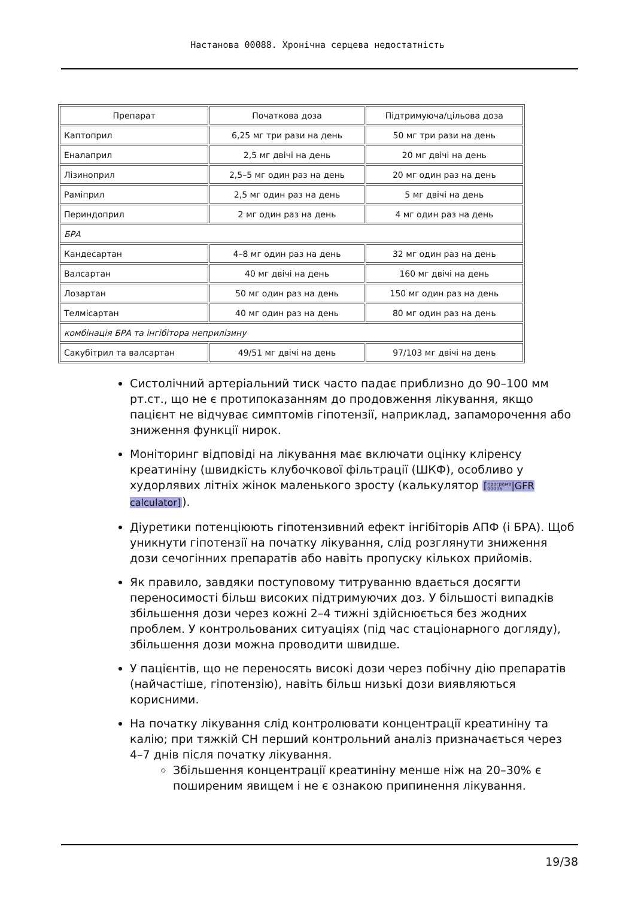Настанова 00088. Хронічна серцева недостатність
| Препарат | Початкова доза | Підтримуюча/цільова доза |
| --- | --- | --- |
| Каптоприл | 6,25 мг три рази на день | 50 мг три рази на день |
| Еналаприл | 2,5 мг двічі на день | 20 мг двічі на день |
| Лізиноприл | 2,5–5 мг один раз на день | 20 мг один раз на день |
| Раміприл | 2,5 мг один раз на день | 5 мг двічі на день |
| Периндоприл | 2 мг один раз на день | 4 мг один раз на день |
| БРА | | |
| Кандесартан | 4–8 мг один раз на день | 32 мг один раз на день |
| Валсартан | 40 мг двічі на день | 160 мг двічі на день |
| Лозартан | 50 мг один раз на день | 150 мг один раз на день |
| Телмісартан | 40 мг один раз на день | 80 мг один раз на день |
| комбінація БРА та інгібітора неприлізину | | |
| Сакубітрил та валсартан | 49/51 мг двічі на день | 97/103 мг двічі на день |
Систолічний артеріальний тиск часто падає приблизно до 90–100 мм рт.ст., що не є протипоказанням до продовження лікування, якщо пацієнт не відчуває симптомів гіпотензії, наприклад, запаморочення або зниження функції нирок.
Моніторинг відповіді на лікування має включати оцінку кліренсу креатиніну (швидкість клубочкової фільтрації (ШКФ), особливо у худорлявих літніх жінок маленького зросту (калькулятор [програма
00006|GFR calculator]).
Діуретики потенціюють гіпотензивний ефект інгібіторів АПФ (і БРА). Щоб уникнути гіпотензії на початку лікування, слід розглянути зниження дози сечогінних препаратів або навіть пропуску кількох прийомів.
Як правило, завдяки поступовому титруванню вдається досягти переносимості більш високих підтримуючих доз. У більшості випадків збільшення дози через кожні 2–4 тижні здійснюється без жодних проблем. У контрольованих ситуаціях (під час стаціонарного догляду), збільшення дози можна проводити швидше.
У пацієнтів, що не переносять високі дози через побічну дію препаратів (найчастіше, гіпотензію), навіть більш низькі дози виявляються корисними.
На початку лікування слід контролювати концентрації креатиніну та калію; при тяжкій СН перший контрольний аналіз призначається через 4–7 днів після початку лікування.
Збільшення концентрації креатиніну менше ніж на 20–30% є поширеним явищем і не є ознакою припинення лікування.
19/38